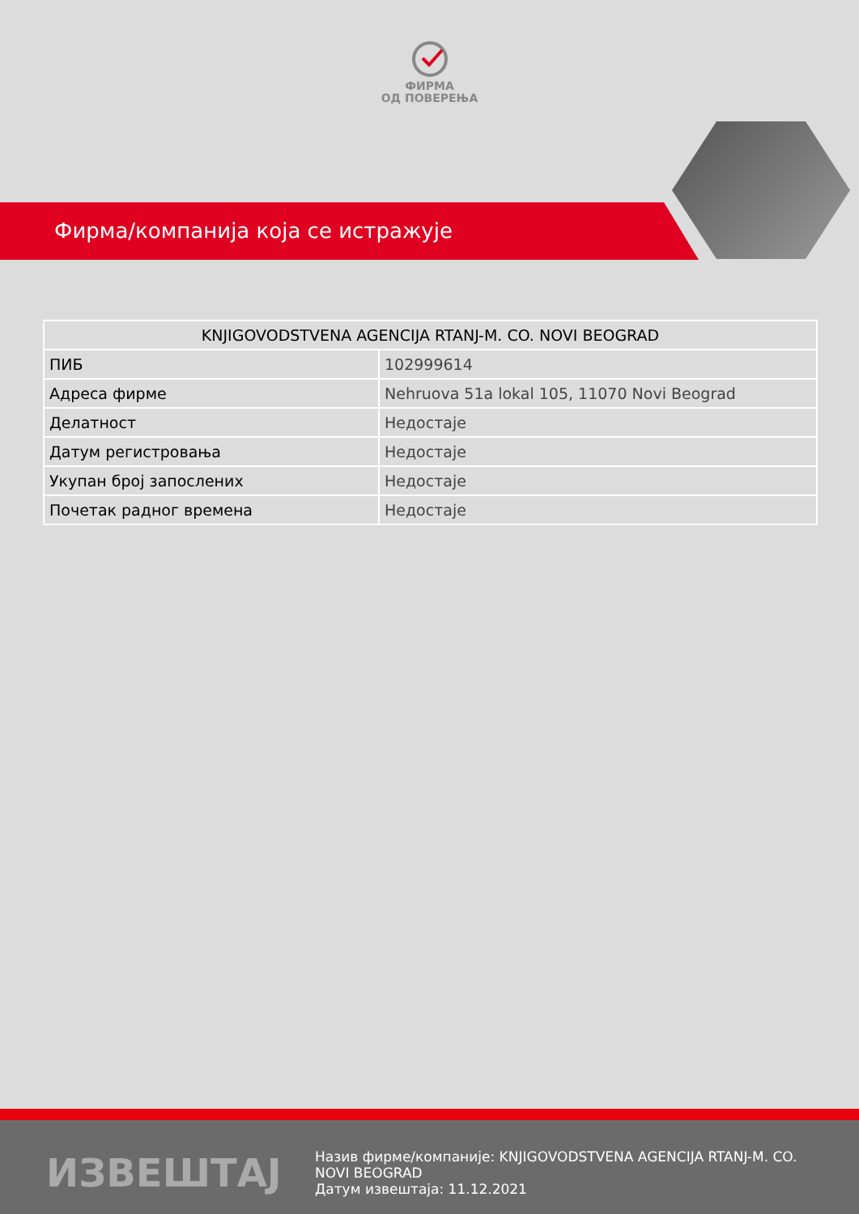ФИРМА
ОД ПОВЕРЕЊА
Фирма/компанија која се истражује
| KNJIGOVODSTVENA AGENCIJA RTANJ-M. CO. NOVI BEOGRAD | |
| --- | --- |
| ПИБ | 102999614 |
| Адреса фирме | Nehruova 51a lokal 105, 11070 Novi Beograd |
| Делатност | Недостаје |
| Датум регистровања | Недостаје |
| Укупан број запослених | Недостаје |
| Почетак радног времена | Недостаје |
ИЗВЕШТАЈ
Назив фирме/компаније: KNJIGOVODSTVENA AGENCIJA RTANJ-M. CO. NOVI BEOGRAD
Датум извештаја: 11.12.2021